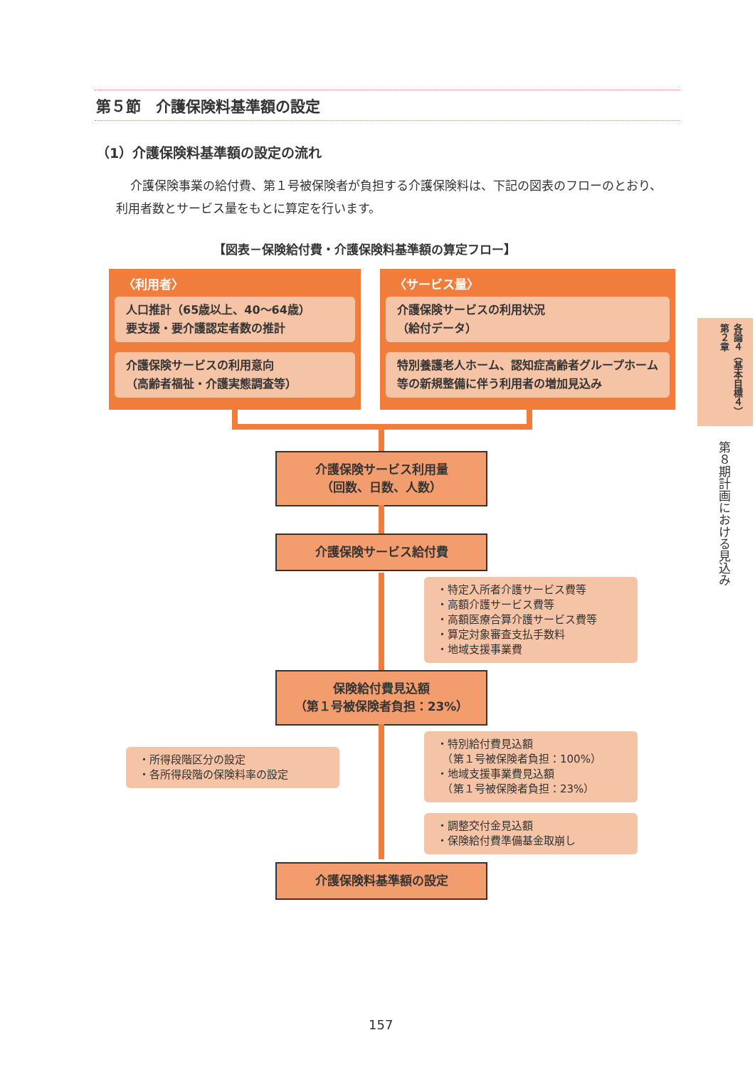第５節　介護保険料基準額の設定
（1）介護保険料基準額の設定の流れ
介護保険事業の給付費、第１号被保険者が負担する介護保険料は、下記の図表のフローのとおり、利用者数とサービス量をもとに算定を行います。
【図表－保険給付費・介護保険料基準額の算定フロー】
〈利用者〉
人口推計（65歳以上、40〜64歳）
要支援・要介護認定者数の推計
介護保険サービスの利用意向
（高齢者福祉・介護実態調査等）
〈サービス量〉
介護保険サービスの利用状況
（給付データ）
特別養護老人ホーム、認知症高齢者グループホーム等の新規整備に伴う利用者の増加見込み
介護保険サービス利用量
（回数、日数、人数）
介護保険サービス給付費
・特定入所者介護サービス費等
・高額介護サービス費等
・高額医療合算介護サービス費等
・算定対象審査支払手数料
・地域支援事業費
保険給付費見込額
（第１号被保険者負担：23%）
・所得段階区分の設定
・各所得段階の保険料率の設定
・特別給付費見込額
　（第１号被保険者負担：100%）
・地域支援事業費見込額
　（第１号被保険者負担：23%）
・調整交付金見込額
・保険給付費準備基金取崩し
介護保険料基準額の設定
各論４（基本目標４）第２章
第８期計画における見込み
157